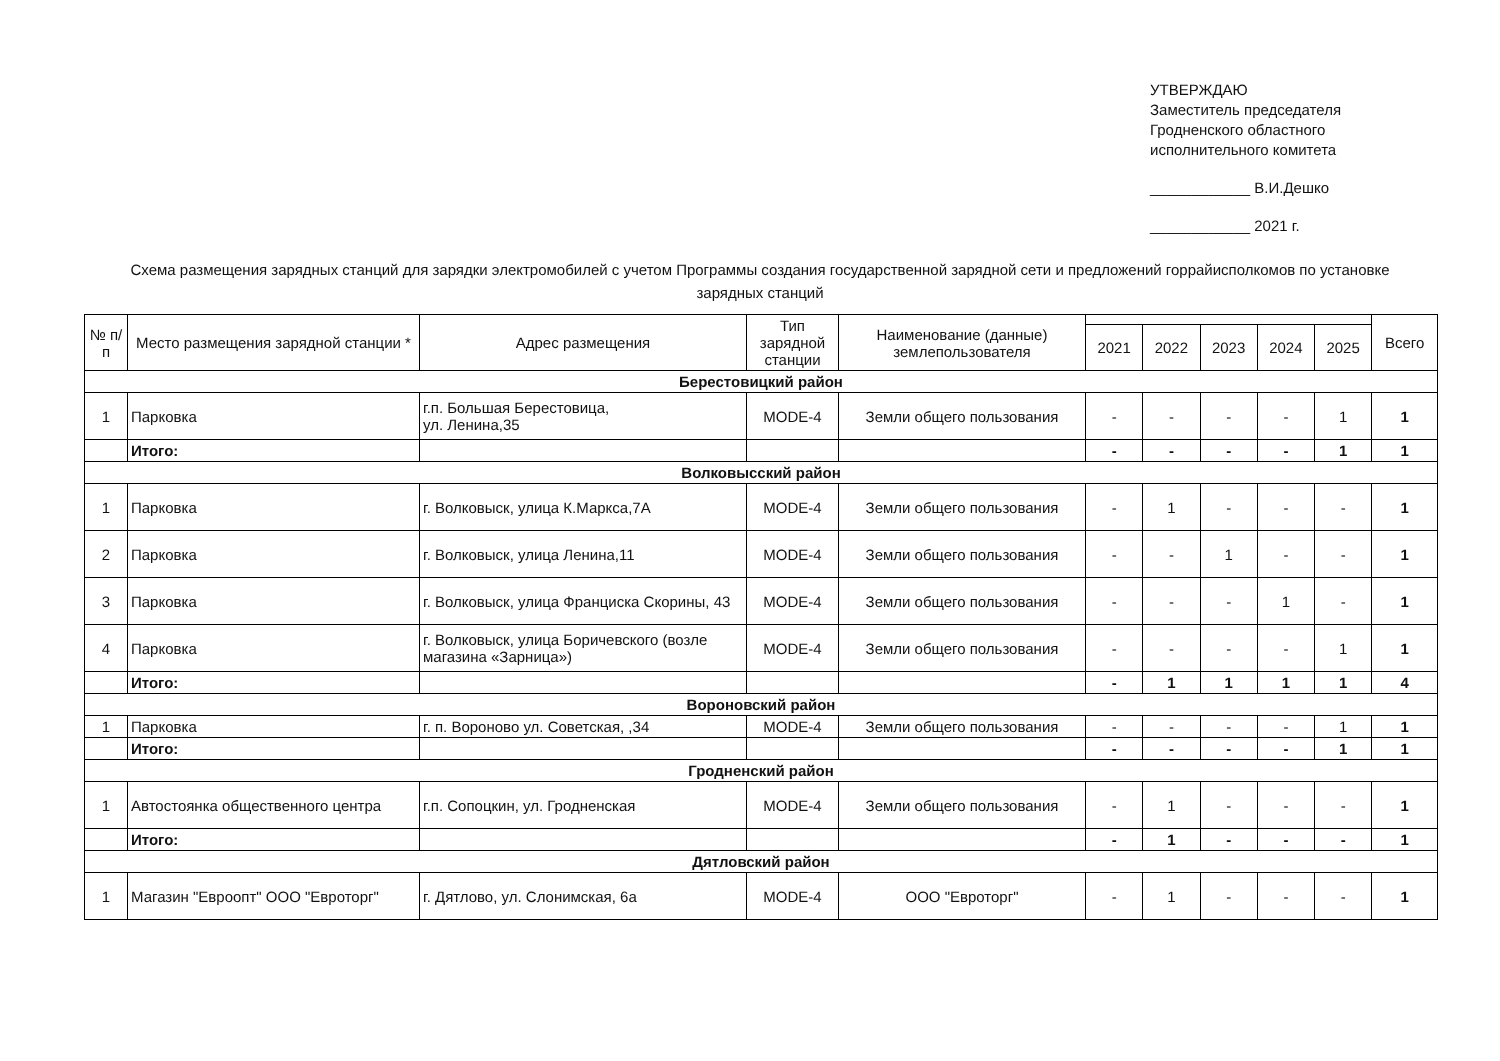УТВЕРЖДАЮ
Заместитель председателя
Гродненского областного
исполнительного комитета
____________ В.И.Дешко
____________ 2021 г.
Схема размещения зарядных станций для зарядки электромобилей с учетом Программы создания государственной зарядной сети и предложений горрайисполкомов по установке зарядных станций
| № п/п | Место размещения зарядной станции * | Адрес размещения | Тип зарядной станции | Наименование (данные) землепользователя | | | | | | Всего |
| --- | --- | --- | --- | --- | --- | --- | --- | --- | --- | --- |
| | | | | | 2021 | 2022 | 2023 | 2024 | 2025 | |
| Берестовицкий район | | | | | | | | | | |
| 1 | Парковка | г.п. Большая Берестовица, ул. Ленина,35 | MODE-4 | Земли общего пользования | - | - | - | - | 1 | 1 |
| | Итого: | | | | - | - | - | - | 1 | 1 |
| Волковысский район | | | | | | | | | | |
| 1 | Парковка | г. Волковыск, улица К.Маркса,7А | MODE-4 | Земли общего пользования | - | 1 | - | - | - | 1 |
| 2 | Парковка | г. Волковыск, улица Ленина,11 | MODE-4 | Земли общего пользования | - | - | 1 | - | - | 1 |
| 3 | Парковка | г. Волковыск, улица Франциска Скорины, 43 | MODE-4 | Земли общего пользования | - | - | - | 1 | - | 1 |
| 4 | Парковка | г. Волковыск, улица Боричевского (возле магазина «Зарница») | MODE-4 | Земли общего пользования | - | - | - | - | 1 | 1 |
| | Итого: | | | | - | 1 | 1 | 1 | 1 | 4 |
| Вороновский район | | | | | | | | | | |
| 1 | Парковка | г. п. Вороново ул. Советская, ,34 | MODE-4 | Земли общего пользования | - | - | - | - | 1 | 1 |
| | Итого: | | | | - | - | - | - | 1 | 1 |
| Гродненский район | | | | | | | | | | |
| 1 | Автостоянка общественного центра | г.п. Сопоцкин, ул. Гродненская | MODE-4 | Земли общего пользования | - | 1 | - | - | - | 1 |
| | Итого: | | | | - | 1 | - | - | - | 1 |
| Дятловский район | | | | | | | | | | |
| 1 | Магазин "Евроопт" ООО "Евроторг" | г. Дятлово, ул. Слонимская, 6а | MODE-4 | ООО "Евроторг" | - | 1 | - | - | - | 1 |